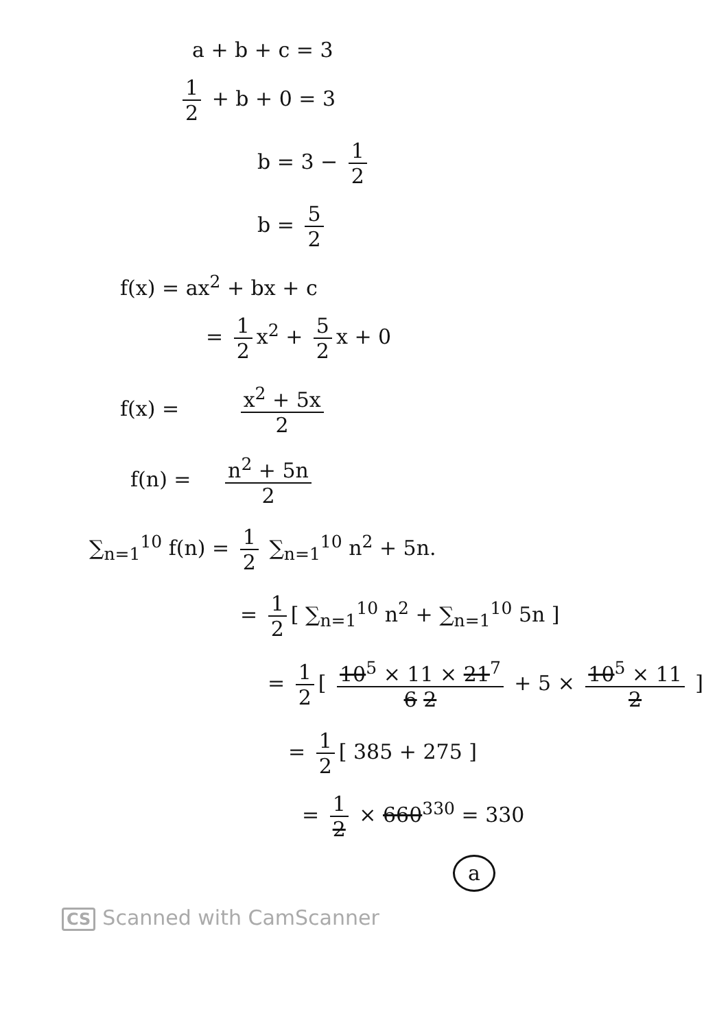a + b + c = 3
1 2 + b + 0 = 3
b = 3 − 1 2
b = 5 2
f(x) = ax<sup>2</sup> + bx + c
= 1 2 x<sup>2</sup> + 5 2 x + 0
f(x) = x<sup>2</sup> + 5x 2
f(n) = n<sup>2</sup> + 5n 2
∑<sub>n=1</sub><sup>10</sup> f(n) = 1 2 ∑<sub>n=1</sub><sup>10</sup> n<sup>2</sup> + 5n.
= 1 2 [ ∑<sub>n=1</sub><sup>10</sup> n<sup>2</sup> + ∑<sub>n=1</sub><sup>10</sup> 5n ]
= 1 2 [ 10<sup>5</sup> × 11 × 21<sup>7</sup> 6 2 + 5 × 10<sup>5</sup> × 11 2 ]
= 1 2 [ 385 + 275 ]
= 1 2 × 660<sup>330</sup> = 330
a
CS Scanned with CamScanner